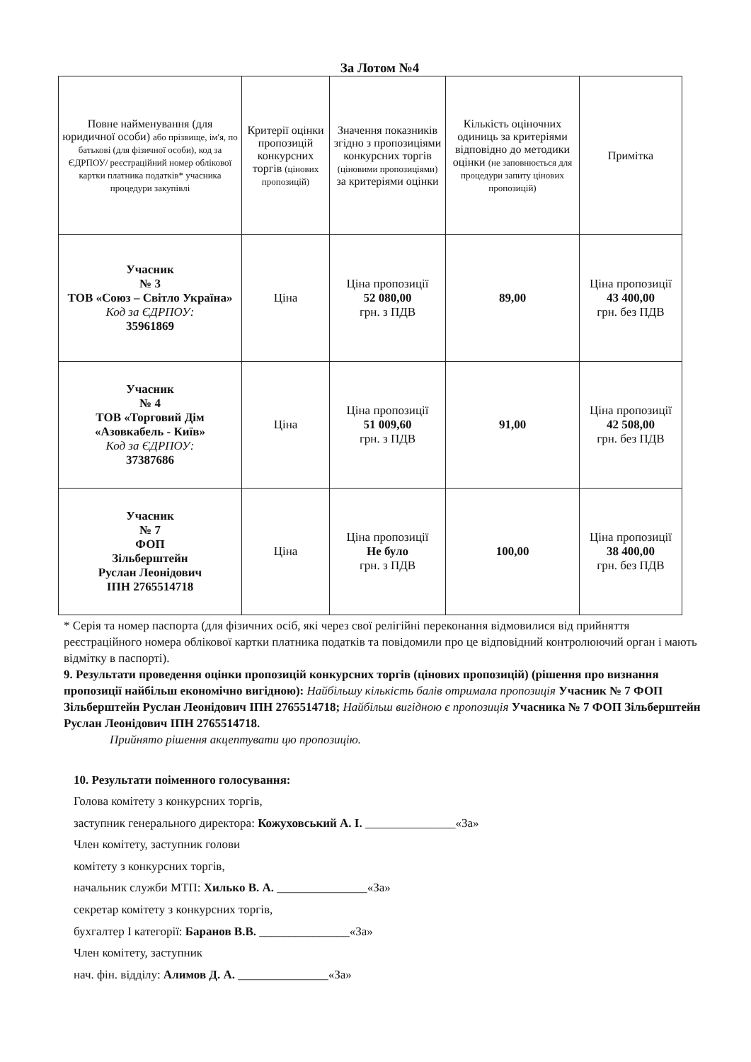За Лотом №4
| Повне найменування (для юридичної особи) або прізвище, ім'я, по батькові (для фізичної особи), код за ЄДРПОУ/ реєстраційний номер облікової картки платника податків* учасника процедури закупівлі | Критерії оцінки пропозицій конкурсних торгів (цінових пропозицій) | Значення показників згідно з пропозиціями конкурсних торгів (ціновими пропозиціями) за критеріями оцінки | Кількість оціночних одиниць за критеріями відповідно до методики оцінки (не заповнюється для процедури запиту цінових пропозицій) | Примітка |
| --- | --- | --- | --- | --- |
| Учасник № 3 ТОВ «Союз – Світло Україна» Код за ЄДРПОУ: 35961869 | Ціна | Ціна пропозиції 52 080,00 грн. з ПДВ | 89,00 | Ціна пропозиції 43 400,00 грн. без ПДВ |
| Учасник № 4 ТОВ «Торговий Дім «Азовкабель - Київ» Код за ЄДРПОУ: 37387686 | Ціна | Ціна пропозиції 51 009,60 грн. з ПДВ | 91,00 | Ціна пропозиції 42 508,00 грн. без ПДВ |
| Учасник № 7 ФОП Зільберштейн Руслан Леонідович ІПН 2765514718 | Ціна | Ціна пропозиції Не було грн. з ПДВ | 100,00 | Ціна пропозиції 38 400,00 грн. без ПДВ |
* Серія та номер паспорта (для фізичних осіб, які через свої релігійні переконання відмовилися від прийняття реєстраційного номера облікової картки платника податків та повідомили про це відповідний контролюючий орган і мають відмітку в паспорті).
9. Результати проведення оцінки пропозицій конкурсних торгів (цінових пропозицій) (рішення про визнання пропозиції найбільш економічно вигідною): Найбільшу кількість балів отримала пропозиція Учасник № 7 ФОП Зільберштейн Руслан Леонідович ІПН 2765514718; Найбільш вигідною є пропозиція Учасника № 7 ФОП Зільберштейн Руслан Леонідович ІПН 2765514718.
Прийнято рішення акцептувати цю пропозицію.
10. Результати поіменного голосування:
Голова комітету з конкурсних торгів,
заступник генерального директора: Кожуховський А. І. _______________«За»
Член комітету, заступник голови
комітету з конкурсних торгів,
начальник служби МТП: Хилько В. А. _______________«За»
секретар комітету з конкурсних торгів,
бухгалтер І категорії: Баранов В.В. _______________«За»
Член комітету, заступник
нач. фін. відділу: Алимов Д. А. _______________«За»